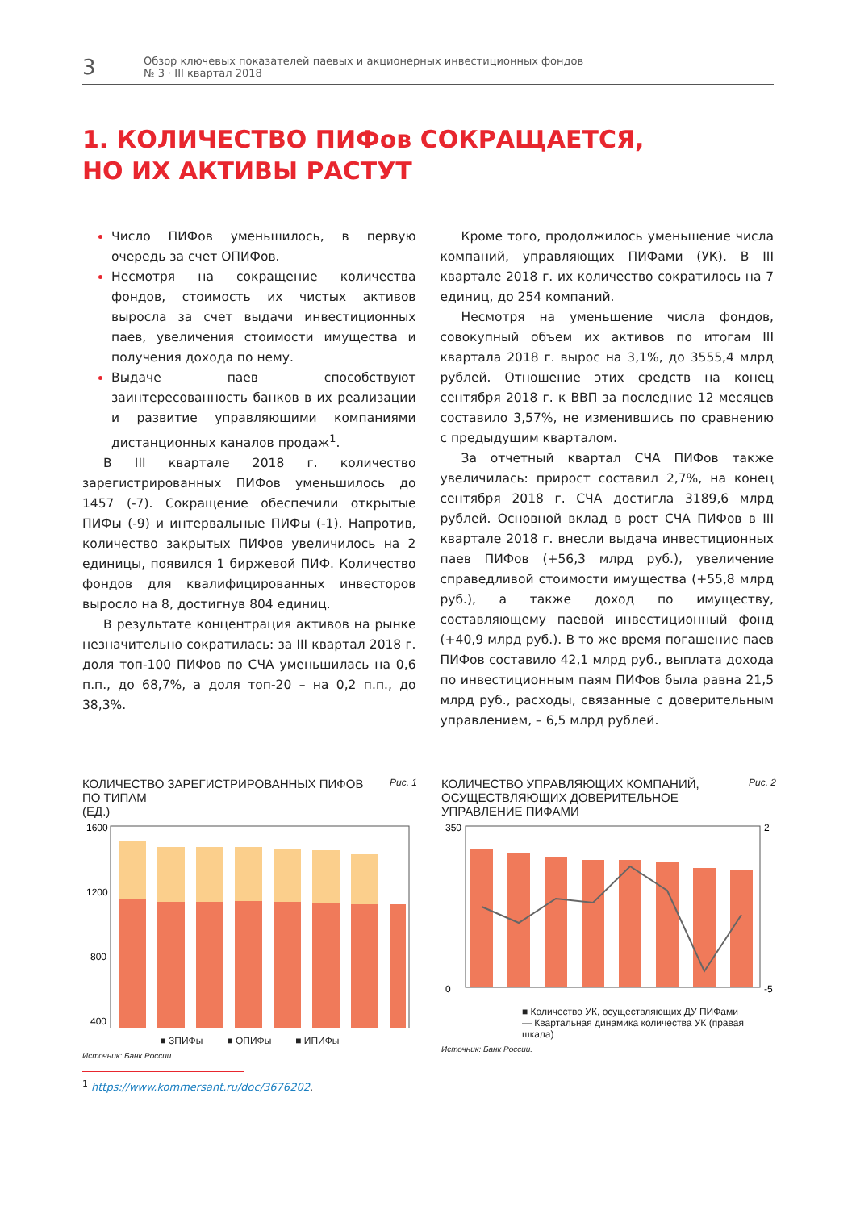3
Обзор ключевых показателей паевых и акционерных инвестиционных фондов
№ 3 · III квартал 2018
1. КОЛИЧЕСТВО ПИФов СОКРАЩАЕТСЯ,
НО ИХ АКТИВЫ РАСТУТ
Число ПИФов уменьшилось, в первую очередь за счет ОПИФов.
Несмотря на сокращение количества фондов, стоимость их чистых активов выросла за счет выдачи инвестиционных паев, увеличения стоимости имущества и получения дохода по нему.
Выдаче паев способствуют заинтересованность банков в их реализации и развитие управляющими компаниями дистанционных каналов продаж<sup>1</sup>.
В III квартале 2018 г. количество зарегистрированных ПИФов уменьшилось до 1457 (-7). Сокращение обеспечили открытые ПИФы (-9) и интервальные ПИФы (-1). Напротив, количество закрытых ПИФов увеличилось на 2 единицы, появился 1 биржевой ПИФ. Количество фондов для квалифицированных инвесторов выросло на 8, достигнув 804 единиц.
В результате концентрация активов на рынке незначительно сократилась: за III квартал 2018 г. доля топ-100 ПИФов по СЧА уменьшилась на 0,6 п.п., до 68,7%, а доля топ-20 – на 0,2 п.п., до 38,3%.
Кроме того, продолжилось уменьшение числа компаний, управляющих ПИФами (УК). В III квартале 2018 г. их количество сократилось на 7 единиц, до 254 компаний.
Несмотря на уменьшение числа фондов, совокупный объем их активов по итогам III квартала 2018 г. вырос на 3,1%, до 3555,4 млрд рублей. Отношение этих средств на конец сентября 2018 г. к ВВП за последние 12 месяцев составило 3,57%, не изменившись по сравнению с предыдущим кварталом.
За отчетный квартал СЧА ПИФов также увеличилась: прирост составил 2,7%, на конец сентября 2018 г. СЧА достигла 3189,6 млрд рублей. Основной вклад в рост СЧА ПИФов в III квартале 2018 г. внесли выдача инвестиционных паев ПИФов (+56,3 млрд руб.), увеличение справедливой стоимости имущества (+55,8 млрд руб.), а также доход по имуществу, составляющему паевой инвестиционный фонд (+40,9 млрд руб.). В то же время погашение паев ПИФов составило 42,1 млрд руб., выплата дохода по инвестиционным паям ПИФов была равна 21,5 млрд руб., расходы, связанные с доверительным управлением, – 6,5 млрд рублей.
КОЛИЧЕСТВО ЗАРЕГИСТРИРОВАННЫХ ПИФОВ
ПО ТИПАМ
(ЕД.) Рис. 1
1600
1200
800
400
■ ЗПИФы ■ ОПИФы ■ ИПИФы
Источник: Банк России.
КОЛИЧЕСТВО УПРАВЛЯЮЩИХ КОМПАНИЙ,
ОСУЩЕСТВЛЯЮЩИХ ДОВЕРИТЕЛЬНОЕ
УПРАВЛЕНИЕ ПИФАМИ Рис. 2
350
0
2
-5
■ Количество УК, осуществляющих ДУ ПИФами
— Квартальная динамика количества УК (правая шкала)
Источник: Банк России.
<sup>1</sup> https://www.kommersant.ru/doc/3676202.